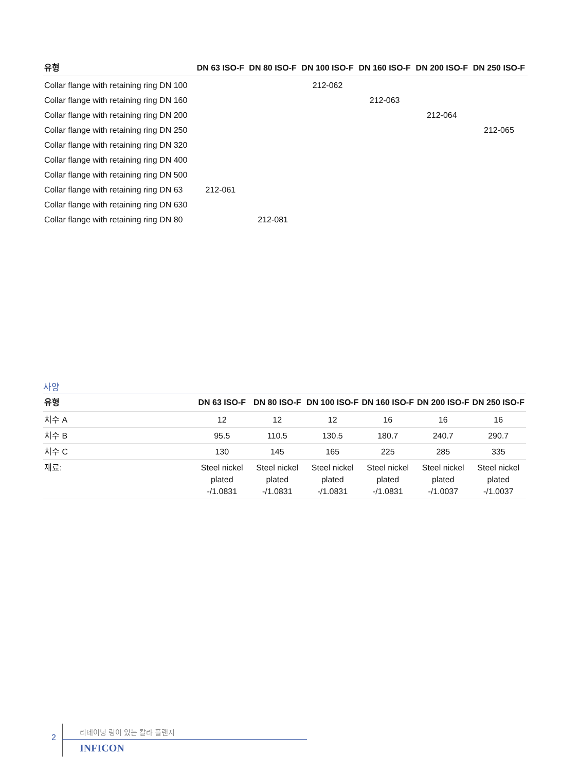| 유형 | DN 63 ISO-F | DN 80 ISO-F | DN 100 ISO-F | DN 160 ISO-F | DN 200 ISO-F | DN 250 ISO-F |
| --- | --- | --- | --- | --- | --- | --- |
| Collar flange with retaining ring DN 100 | | | 212-062 | | | |
| Collar flange with retaining ring DN 160 | | | | 212-063 | | |
| Collar flange with retaining ring DN 200 | | | | | 212-064 | |
| Collar flange with retaining ring DN 250 | | | | | | 212-065 |
| Collar flange with retaining ring DN 320 | | | | | | |
| Collar flange with retaining ring DN 400 | | | | | | |
| Collar flange with retaining ring DN 500 | | | | | | |
| Collar flange with retaining ring DN 63 | 212-061 | | | | | |
| Collar flange with retaining ring DN 630 | | | | | | |
| Collar flange with retaining ring DN 80 | | 212-081 | | | | |
사양
| 유형 | DN 63 ISO-F | DN 80 ISO-F | DN 100 ISO-F | DN 160 ISO-F | DN 200 ISO-F | DN 250 ISO-F |
| --- | --- | --- | --- | --- | --- | --- |
| 치수 A | 12 | 12 | 12 | 16 | 16 | 16 |
| 치수 B | 95.5 | 110.5 | 130.5 | 180.7 | 240.7 | 290.7 |
| 치수 C | 130 | 145 | 165 | 225 | 285 | 335 |
| 재료: | Steel nickel plated -/1.0831 | Steel nickel plated -/1.0831 | Steel nickel plated -/1.0831 | Steel nickel plated -/1.0831 | Steel nickel plated -/1.0037 | Steel nickel plated -/1.0037 |
2
리테이닝 링이 있는 칼라 플랜지
INFICON